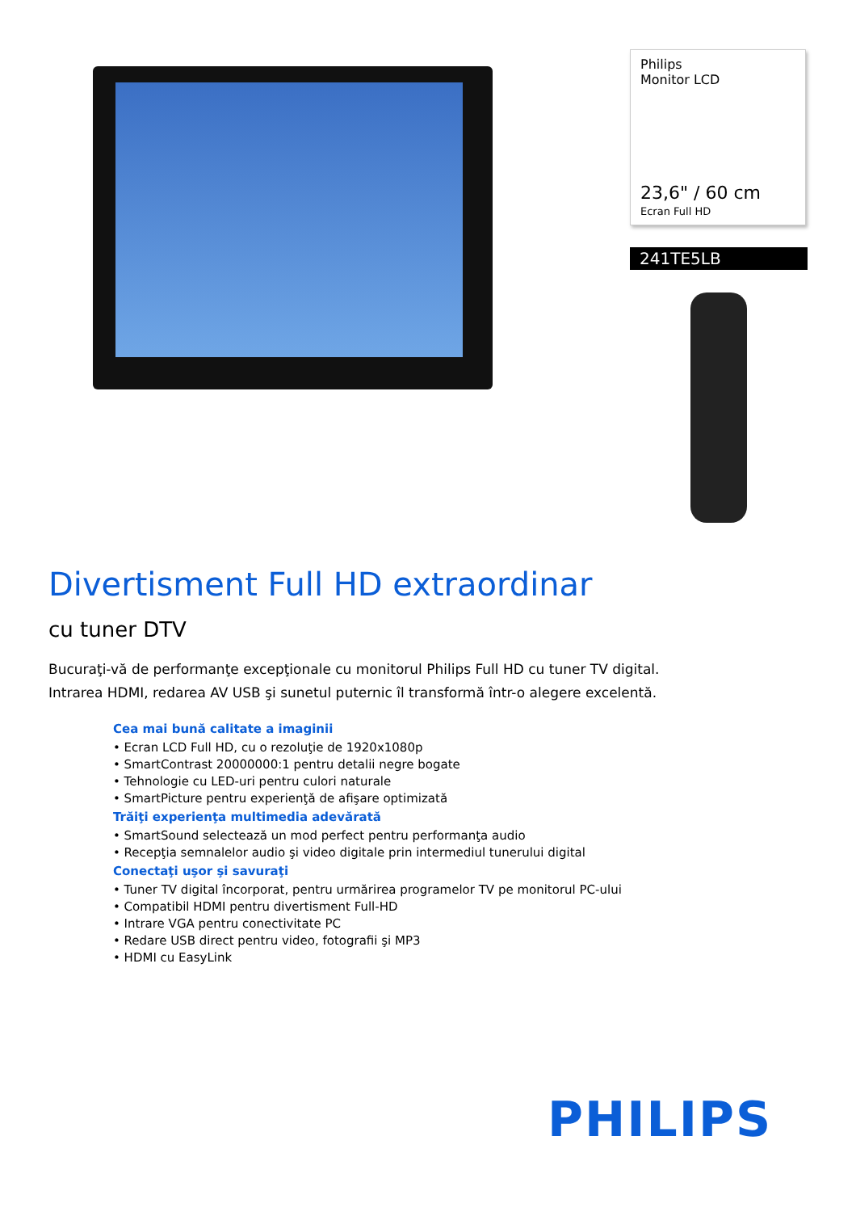Philips
Monitor LCD
23,6" / 60 cm
Ecran Full HD
241TE5LB
Divertisment Full HD extraordinar
cu tuner DTV
Bucuraţi-vă de performanţe excepţionale cu monitorul Philips Full HD cu tuner TV digital. Intrarea HDMI, redarea AV USB şi sunetul puternic îl transformă într-o alegere excelentă.
Cea mai bună calitate a imaginii
• Ecran LCD Full HD, cu o rezoluţie de 1920x1080p
• SmartContrast 20000000:1 pentru detalii negre bogate
• Tehnologie cu LED-uri pentru culori naturale
• SmartPicture pentru experienţă de afişare optimizată
Trăiţi experienţa multimedia adevărată
• SmartSound selectează un mod perfect pentru performanţa audio
• Recepţia semnalelor audio şi video digitale prin intermediul tunerului digital
Conectaţi uşor şi savuraţi
• Tuner TV digital încorporat, pentru urmărirea programelor TV pe monitorul PC-ului
• Compatibil HDMI pentru divertisment Full-HD
• Intrare VGA pentru conectivitate PC
• Redare USB direct pentru video, fotografii şi MP3
• HDMI cu EasyLink
PHILIPS